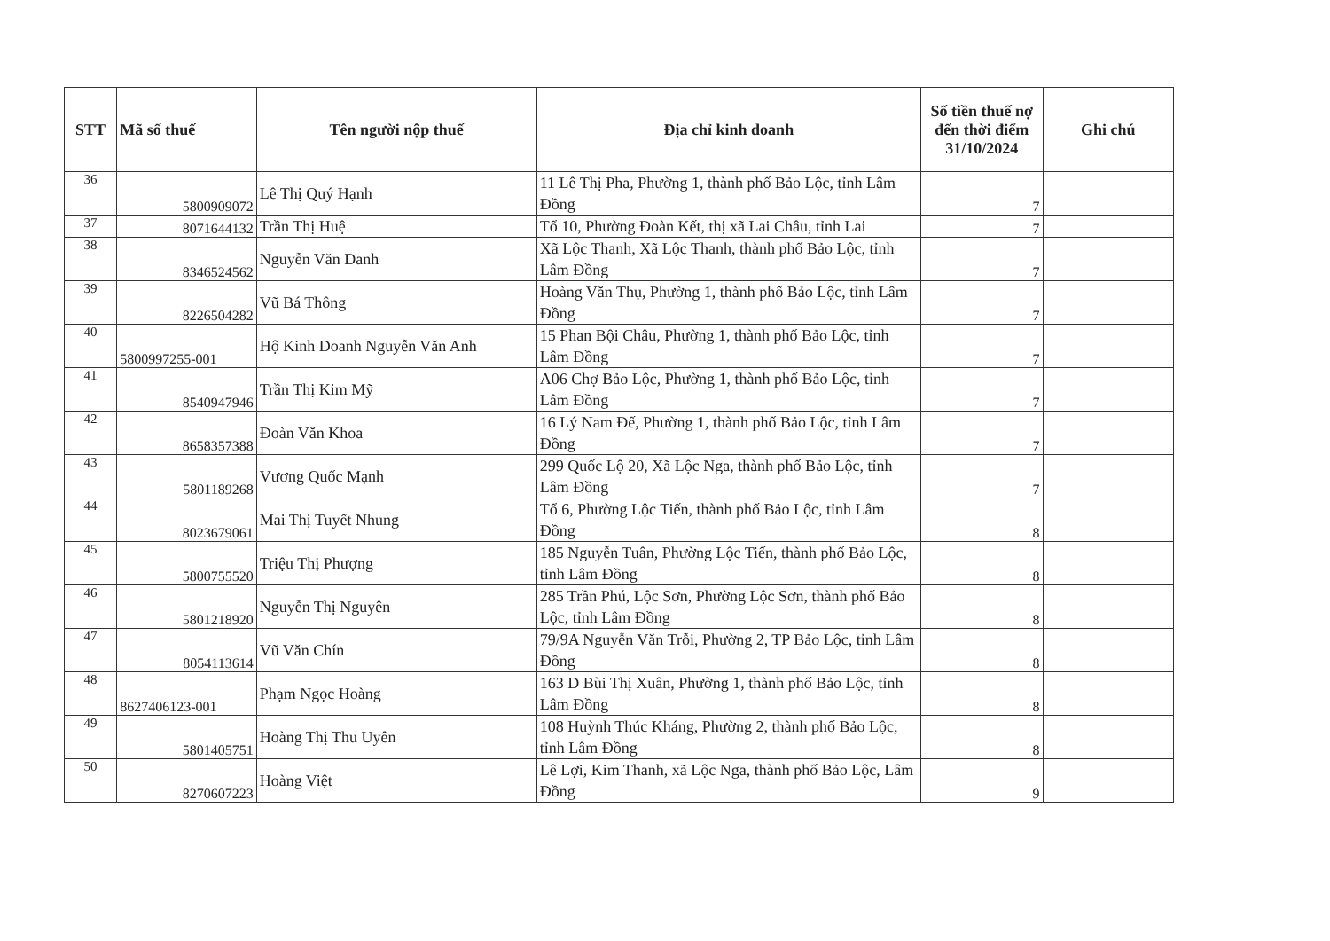| STT | Mã số thuế | Tên người nộp thuế | Địa chỉ kinh doanh | Số tiền thuế nợ đến thời điểm 31/10/2024 | Ghi chú |
| --- | --- | --- | --- | --- | --- |
| 36 | 5800909072 | Lê Thị Quý Hạnh | 11 Lê Thị Pha, Phường 1, thành phố Bảo Lộc, tỉnh Lâm Đồng | 7 | |
| 37 | 8071644132 | Trần Thị Huệ | Tổ 10, Phường Đoàn Kết, thị xã Lai Châu, tỉnh Lai | 7 | |
| 38 | 8346524562 | Nguyễn Văn Danh | Xã Lộc Thanh, Xã Lộc Thanh, thành phố Bảo Lộc, tỉnh Lâm Đồng | 7 | |
| 39 | 8226504282 | Vũ Bá Thông | Hoàng Văn Thụ, Phường 1, thành phố Bảo Lộc, tỉnh Lâm Đồng | 7 | |
| 40 | 5800997255-001 | Hộ Kinh Doanh Nguyễn Văn Anh | 15 Phan Bội Châu, Phường 1, thành phố Bảo Lộc, tỉnh Lâm Đồng | 7 | |
| 41 | 8540947946 | Trần Thị Kim Mỹ | A06 Chợ Bảo Lộc, Phường 1, thành phố Bảo Lộc, tỉnh Lâm Đồng | 7 | |
| 42 | 8658357388 | Đoàn Văn Khoa | 16 Lý Nam Đế, Phường 1, thành phố Bảo Lộc, tỉnh Lâm Đồng | 7 | |
| 43 | 5801189268 | Vương Quốc Mạnh | 299 Quốc Lộ 20, Xã Lộc Nga, thành phố Bảo Lộc, tỉnh Lâm Đồng | 7 | |
| 44 | 8023679061 | Mai Thị Tuyết Nhung | Tổ 6, Phường Lộc Tiến, thành phố Bảo Lộc, tỉnh Lâm Đồng | 8 | |
| 45 | 5800755520 | Triệu Thị Phượng | 185 Nguyễn Tuân, Phường Lộc Tiến, thành phố Bảo Lộc, tỉnh Lâm Đồng | 8 | |
| 46 | 5801218920 | Nguyễn Thị Nguyên | 285 Trần Phú, Lộc Sơn, Phường Lộc Sơn, thành phố Bảo Lộc, tỉnh Lâm Đồng | 8 | |
| 47 | 8054113614 | Vũ Văn Chín | 79/9A Nguyễn Văn Trỗi, Phường 2, TP Bảo Lộc, tỉnh Lâm Đồng | 8 | |
| 48 | 8627406123-001 | Phạm Ngọc Hoàng | 163 D Bùi Thị Xuân, Phường 1, thành phố Bảo Lộc, tỉnh Lâm Đồng | 8 | |
| 49 | 5801405751 | Hoàng Thị Thu Uyên | 108 Huỳnh Thúc Kháng, Phường 2, thành phố Bảo Lộc, tỉnh Lâm Đồng | 8 | |
| 50 | 8270607223 | Hoàng Việt | Lê Lợi, Kim Thanh, xã Lộc Nga, thành phố Bảo Lộc, Lâm Đồng | 9 | |